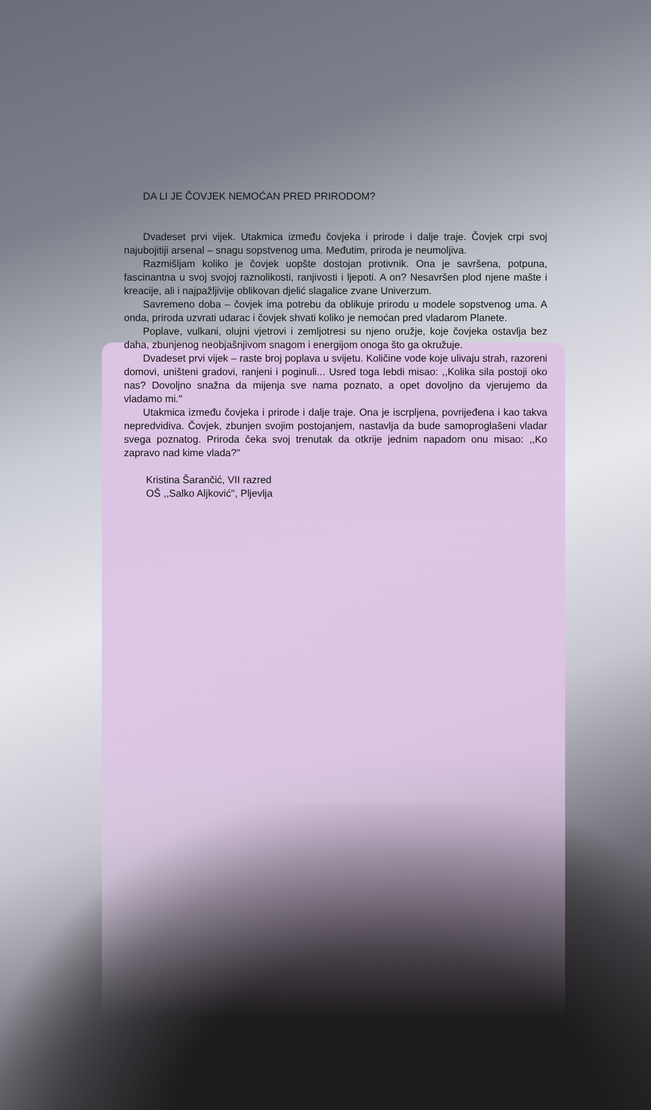DA LI JE ČOVJEK NEMOĆAN PRED PRIRODOM?
Dvadeset prvi vijek. Utakmica između čovjeka i prirode i dalje traje. Čovjek crpi svoj najubojitiji arsenal – snagu sopstvenog uma. Međutim, priroda je neumoljiva.
Razmišljam koliko je čovjek uopšte dostojan protivnik. Ona je savršena, potpuna, fascinantna u svoj svojoj raznolikosti, ranjivosti i ljepoti. A on? Nesavršen plod njene mašte i kreacije, ali i najpažljivije oblikovan djelić slagalice zvane Univerzum.
Savremeno doba – čovjek ima potrebu da oblikuje prirodu u modele sopstvenog uma. A onda, priroda uzvrati udarac i čovjek shvati koliko je nemoćan pred vladarom Planete.
Poplave, vulkani, olujni vjetrovi i zemljotresi su njeno oružje, koje čovjeka ostavlja bez daha, zbunjenog neobjašnjivom snagom i energijom onoga što ga okružuje.
Dvadeset prvi vijek – raste broj poplava u svijetu. Količine vode koje ulivaju strah, razoreni domovi, uništeni gradovi, ranjeni i poginuli... Usred toga lebdi misao: ,,Kolika sila postoji oko nas? Dovoljno snažna da mijenja sve nama poznato, a opet dovoljno da vjerujemo da vladamo mi.''
Utakmica između čovjeka i prirode i dalje traje. Ona je iscrpljena, povrijeđena i kao takva nepredvidiva. Čovjek, zbunjen svojim postojanjem, nastavlja da bude samoproglašeni vladar svega poznatog. Priroda čeka svoj trenutak da otkrije jednim napadom onu misao: ,,Ko zapravo nad kime vlada?''
Kristina Šarančić, VII razred
OŠ ,,Salko Aljković'', Pljevlja